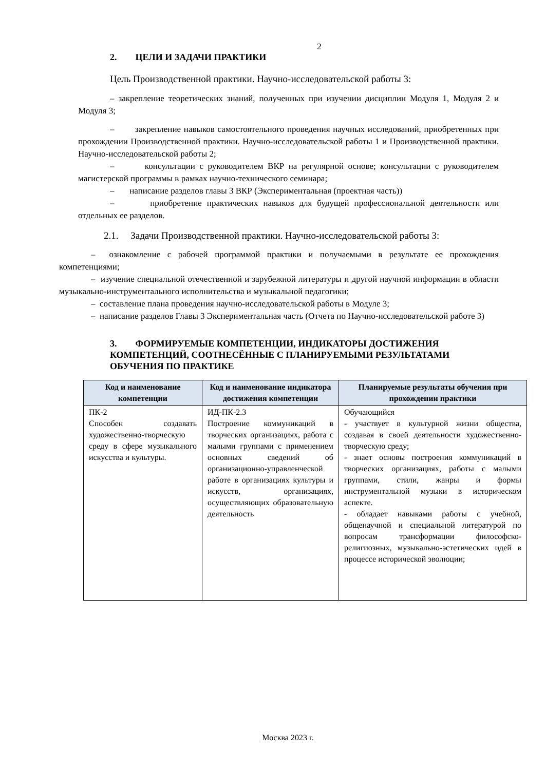2
2. ЦЕЛИ И ЗАДАЧИ ПРАКТИКИ
Цель Производственной практики. Научно-исследовательской работы 3:
– закрепление теоретических знаний, полученных при изучении дисциплин Модуля 1, Модуля 2 и Модуля 3;
– закрепление навыков самостоятельного проведения научных исследований, приобретенных при прохождении Производственной практики. Научно-исследовательской работы 1 и Производственной практики. Научно-исследовательской работы 2;
– консультации с руководителем ВКР на регулярной основе; консультации с руководителем магистерской программы в рамках научно-технического семинара;
– написание разделов главы 3 ВКР (Экспериментальная (проектная часть))
– приобретение практических навыков для будущей профессиональной деятельности или отдельных ее разделов.
2.1. Задачи Производственной практики. Научно-исследовательской работы 3:
– ознакомление с рабочей программой практики и получаемыми в результате ее прохождения компетенциями;
– изучение специальной отечественной и зарубежной литературы и другой научной информации в области музыкально-инструментального исполнительства и музыкальной педагогики;
– составление плана проведения научно-исследовательской работы в Модуле 3;
– написание разделов Главы 3 Экспериментальная часть (Отчета по Научно-исследовательской работе 3)
3. ФОРМИРУЕМЫЕ КОМПЕТЕНЦИИ, ИНДИКАТОРЫ ДОСТИЖЕНИЯ КОМПЕТЕНЦИЙ, СООТНЕСЁННЫЕ С ПЛАНИРУЕМЫМИ РЕЗУЛЬТАТАМИ ОБУЧЕНИЯ ПО ПРАКТИКЕ
| Код и наименование компетенции | Код и наименование индикатора достижения компетенции | Планируемые результаты обучения при прохождении практики |
| --- | --- | --- |
| ПК-2 Способен создавать художественно-творческую среду в сфере музыкального искусства и культуры. | ИД-ПК-2.3 Построение коммуникаций в творческих организациях, работа с малыми группами с применением основных сведений об организационно-управленческой работе в организациях культуры и искусств, организациях, осуществляющих образовательную деятельность | Обучающийся - участвует в культурной жизни общества, создавая в своей деятельности художественно-творческую среду; - знает основы построения коммуникаций в творческих организациях, работы с малыми группами, стили, жанры и формы инструментальной музыки в историческом аспекте. - обладает навыками работы с учебной, общенаучной и специальной литературой по вопросам трансформации философско-религиозных, музыкально-эстетических идей в процессе исторической эволюции; |
Москва 2023 г.